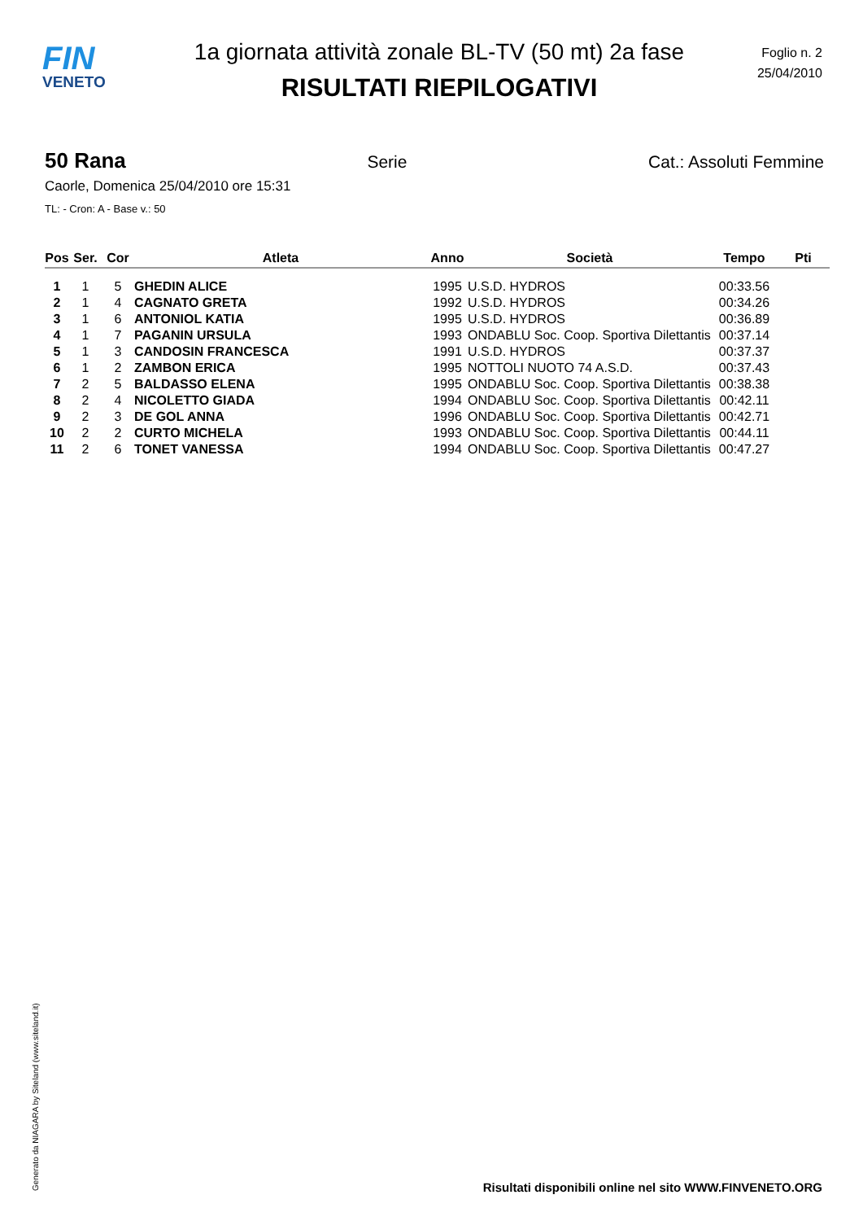FIN
VENETO
1a giornata attività zonale BL-TV (50 mt) 2a fase
RISULTATI RIEPILOGATIVI
Foglio n. 2
25/04/2010
50 Rana Serie Cat.: Assoluti Femmine
Caorle, Domenica 25/04/2010 ore 15:31
TL: - Cron: A - Base v.: 50
| Pos | Ser. | Cor | Atleta | Anno | Società | Tempo | Pti |
| --- | --- | --- | --- | --- | --- | --- | --- |
| 1 | 1 | 5 | GHEDIN ALICE | 1995 | U.S.D. HYDROS | 00:33.56 | |
| 2 | 1 | 4 | CAGNATO GRETA | 1992 | U.S.D. HYDROS | 00:34.26 | |
| 3 | 1 | 6 | ANTONIOL KATIA | 1995 | U.S.D. HYDROS | 00:36.89 | |
| 4 | 1 | 7 | PAGANIN URSULA | 1993 | ONDABLU Soc. Coop. Sportiva Dilettantis | 00:37.14 | |
| 5 | 1 | 3 | CANDOSIN FRANCESCA | 1991 | U.S.D. HYDROS | 00:37.37 | |
| 6 | 1 | 2 | ZAMBON ERICA | 1995 | NOTTOLI NUOTO 74 A.S.D. | 00:37.43 | |
| 7 | 2 | 5 | BALDASSO ELENA | 1995 | ONDABLU Soc. Coop. Sportiva Dilettantis | 00:38.38 | |
| 8 | 2 | 4 | NICOLETTO GIADA | 1994 | ONDABLU Soc. Coop. Sportiva Dilettantis | 00:42.11 | |
| 9 | 2 | 3 | DE GOL ANNA | 1996 | ONDABLU Soc. Coop. Sportiva Dilettantis | 00:42.71 | |
| 10 | 2 | 2 | CURTO MICHELA | 1993 | ONDABLU Soc. Coop. Sportiva Dilettantis | 00:44.11 | |
| 11 | 2 | 6 | TONET VANESSA | 1994 | ONDABLU Soc. Coop. Sportiva Dilettantis | 00:47.27 | |
Generato da NIAGARA by Siteland (www.siteland.it)
Risultati disponibili online nel sito WWW.FINVENETO.ORG